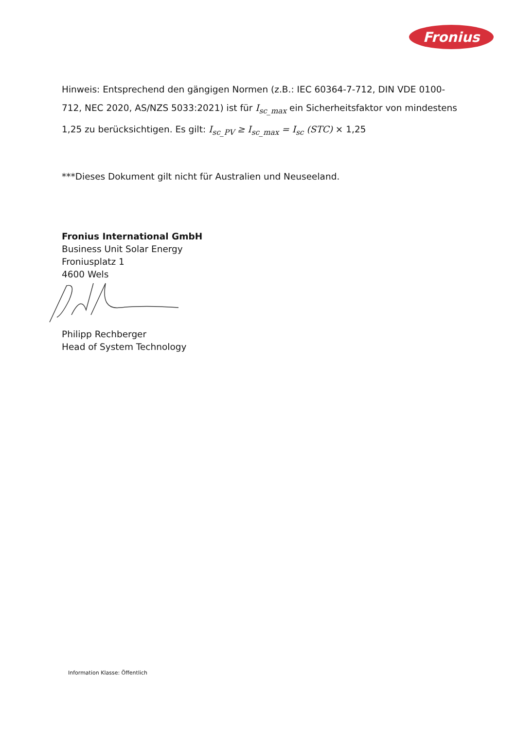Fronius
Hinweis: Entsprechend den gängigen Normen (z.B.: IEC 60364-7-712, DIN VDE 0100-712, NEC 2020, AS/NZS 5033:2021) ist für I<sub>sc_max</sub> ein Sicherheitsfaktor von mindestens 1,25 zu berücksichtigen. Es gilt: I<sub>sc_PV</sub> ≥ I<sub>sc_max</sub> = I<sub>sc</sub> (STC) × 1,25
***Dieses Dokument gilt nicht für Australien und Neuseeland.
Fronius International GmbH
Business Unit Solar Energy
Froniusplatz 1
4600 Wels
Philipp Rechberger
Head of System Technology
Information Klasse: Öffentlich